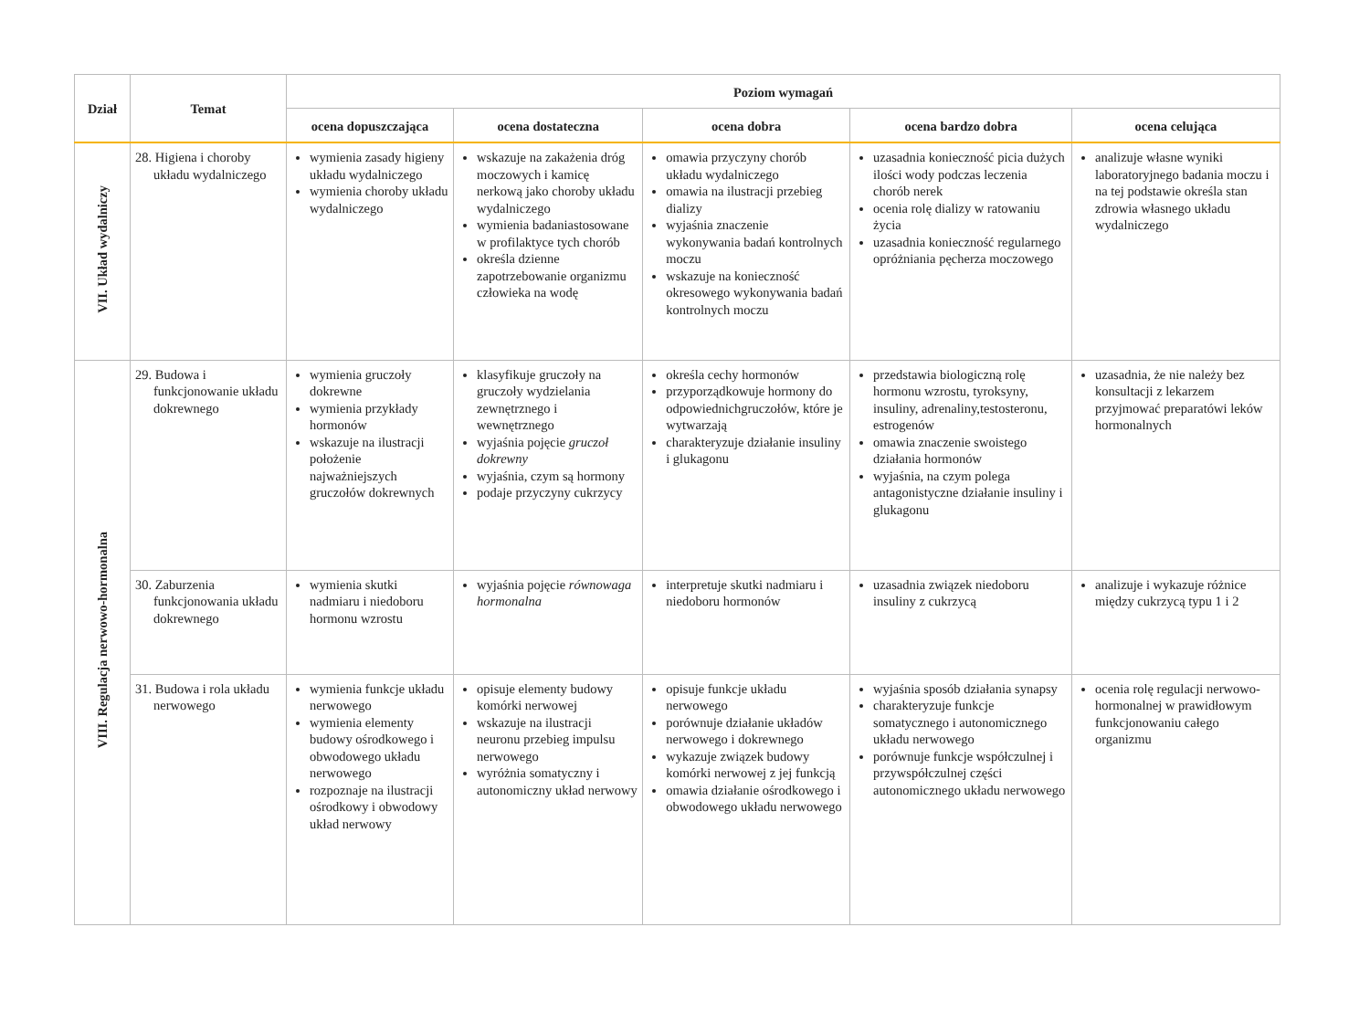| Dział | Temat | Poziom wymagań | | | | |
| --- | --- | --- | --- | --- | --- | --- |
| | | ocena dopuszczająca | ocena dostateczna | ocena dobra | ocena bardzo dobra | ocena celująca |
| VII. Układ wydalniczy | 28. Higiena i choroby układu wydalniczego | wymienia zasady higieny układu wydalniczego wymienia choroby układu wydalniczego | wskazuje na zakażenia dróg moczowych i kamicę nerkową jako choroby układu wydalniczego wymienia badaniastosowane w profilaktyce tych chorób określa dzienne zapotrzebowanie organizmu człowieka na wodę | omawia przyczyny chorób układu wydalniczego omawia na ilustracji przebieg dializy wyjaśnia znaczenie wykonywania badań kontrolnych moczu wskazuje na konieczność okresowego wykonywania badań kontrolnych moczu | uzasadnia konieczność picia dużych ilości wody podczas leczenia chorób nerek ocenia rolę dializy w ratowaniu życia uzasadnia konieczność regularnego opróżniania pęcherza moczowego | analizuje własne wyniki laboratoryjnego badania moczu i na tej podstawie określa stan zdrowia własnego układu wydalniczego |
| VIII. Regulacja nerwowo-hormonalna | 29. Budowa i funkcjonowanie układu dokrewnego | wymienia gruczoły dokrewne wymienia przykłady hormonów wskazuje na ilustracji położenie najważniejszych gruczołów dokrewnych | klasyfikuje gruczoły na gruczoły wydzielania zewnętrznego i wewnętrznego wyjaśnia pojęcie gruczoł dokrewny wyjaśnia, czym są hormony podaje przyczyny cukrzycy | określa cechy hormonów przyporządkowuje hormony do odpowiednichgruczołów, które je wytwarzają charakteryzuje działanie insuliny i glukagonu | przedstawia biologiczną rolę hormonu wzrostu, tyroksyny, insuliny, adrenaliny,testosteronu, estrogenów omawia znaczenie swoistego działania hormonów wyjaśnia, na czym polega antagonistyczne działanie insuliny i glukagonu | uzasadnia, że nie należy bez konsultacji z lekarzem przyjmować preparatówi leków hormonalnych |
| | 30. Zaburzenia funkcjonowania układu dokrewnego | wymienia skutki nadmiaru i niedoboru hormonu wzrostu | wyjaśnia pojęcie równowaga hormonalna | interpretuje skutki nadmiaru i niedoboru hormonów | uzasadnia związek niedoboru insuliny z cukrzycą | analizuje i wykazuje różnice między cukrzycą typu 1 i 2 |
| | 31. Budowa i rola układu nerwowego | wymienia funkcje układu nerwowego wymienia elementy budowy ośrodkowego i obwodowego układu nerwowego rozpoznaje na ilustracji ośrodkowy i obwodowy układ nerwowy | opisuje elementy budowy komórki nerwowej wskazuje na ilustracji neuronu przebieg impulsu nerwowego wyróżnia somatyczny i autonomiczny układ nerwowy | opisuje funkcje układu nerwowego porównuje działanie układów nerwowego i dokrewnego wykazuje związek budowy komórki nerwowej z jej funkcją omawia działanie ośrodkowego i obwodowego układu nerwowego | wyjaśnia sposób działania synapsy charakteryzuje funkcje somatycznego i autonomicznego układu nerwowego porównuje funkcje współczulnej i przywspółczulnej części autonomicznego układu nerwowego | ocenia rolę regulacji nerwowo-hormonalnej w prawidłowym funkcjonowaniu całego organizmu |